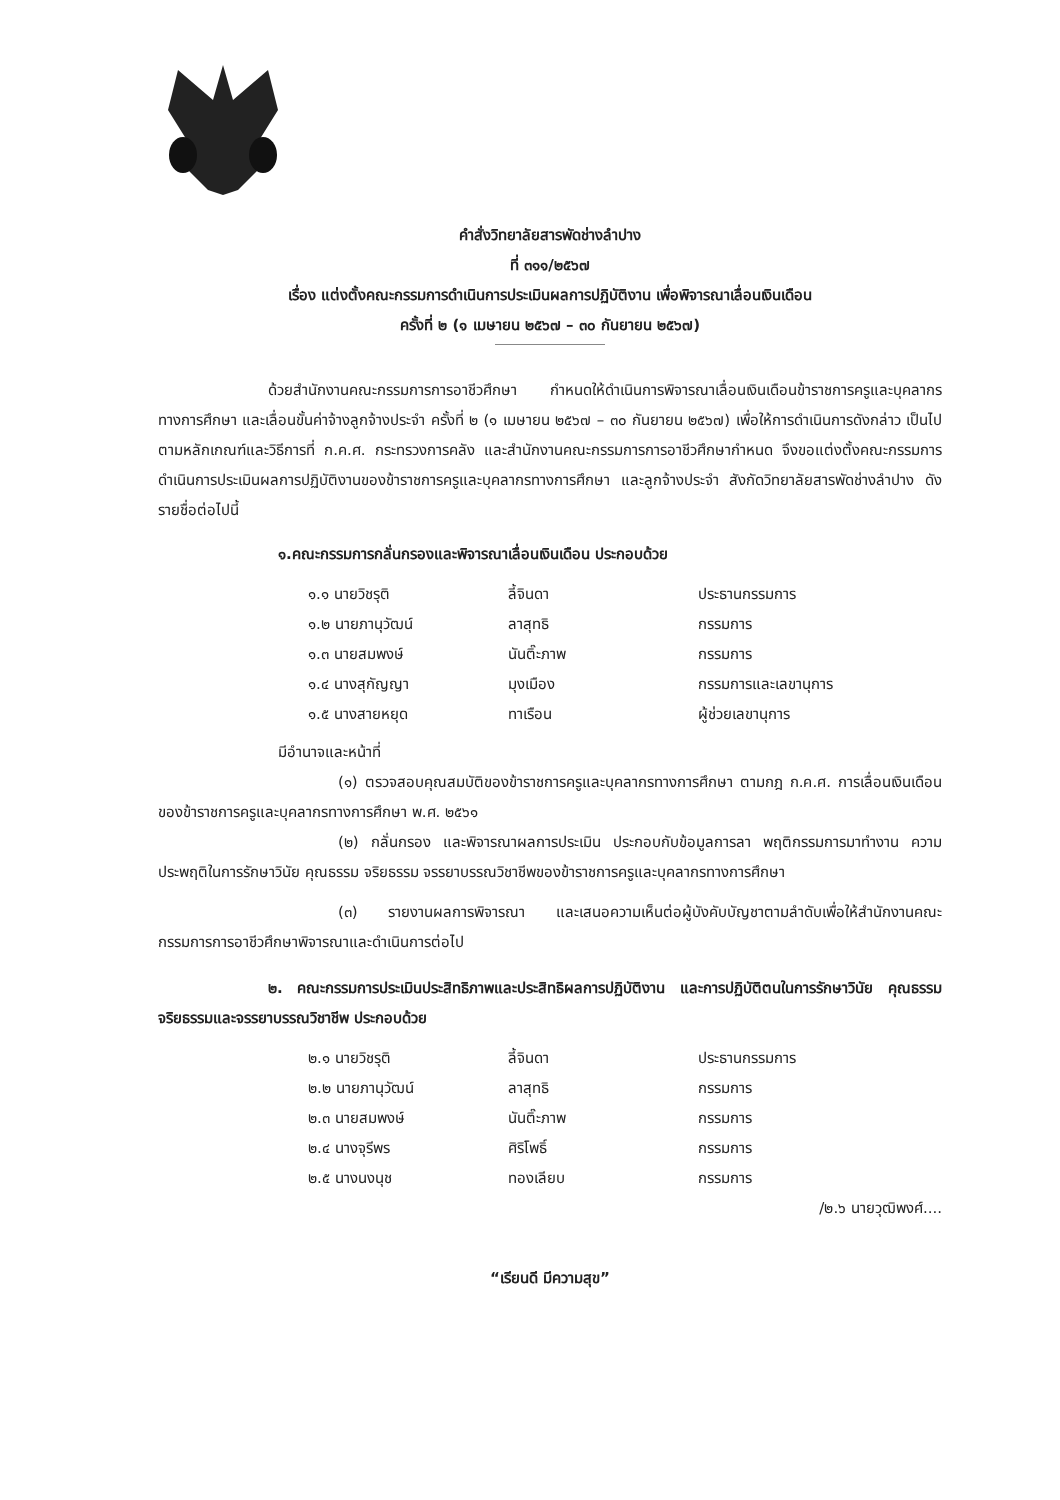คำสั่งวิทยาลัยสารพัดช่างลำปาง
ที่ ๓๑๑/๒๕๖๗
เรื่อง แต่งตั้งคณะกรรมการดำเนินการประเมินผลการปฏิบัติงาน เพื่อพิจารณาเลื่อนเงินเดือน
ครั้งที่ ๒ (๑ เมษายน ๒๕๖๗ – ๓๐ กันยายน ๒๕๖๗)
ด้วยสำนักงานคณะกรรมการการอาชีวศึกษา กำหนดให้ดำเนินการพิจารณาเลื่อนเงินเดือนข้าราชการครูและบุคลากรทางการศึกษา และเลื่อนขั้นค่าจ้างลูกจ้างประจำ ครั้งที่ ๒ (๑ เมษายน ๒๕๖๗ – ๓๐ กันยายน ๒๕๖๗) เพื่อให้การดำเนินการดังกล่าว เป็นไปตามหลักเกณฑ์และวิธีการที่ ก.ค.ศ. กระทรวงการคลัง และสำนักงานคณะกรรมการการอาชีวศึกษากำหนด จึงขอแต่งตั้งคณะกรรมการดำเนินการประเมินผลการปฏิบัติงานของข้าราชการครูและบุคลากรทางการศึกษา และลูกจ้างประจำ สังกัดวิทยาลัยสารพัดช่างลำปาง ดังรายชื่อต่อไปนี้
๑.คณะกรรมการกลั่นกรองและพิจารณาเลื่อนเงินเดือน ประกอบด้วย
| ๑.๑ นายวิชรุติ | ลี้จินดา | ประธานกรรมการ |
| ๑.๒ นายภานุวัฒน์ | ลาสุทธิ | กรรมการ |
| ๑.๓ นายสมพงษ์ | นันติ๊ะภาพ | กรรมการ |
| ๑.๔ นางสุกัญญา | มุงเมือง | กรรมการและเลขานุการ |
| ๑.๕ นางสายหยุด | ทาเรือน | ผู้ช่วยเลขานุการ |
มีอำนาจและหน้าที่
(๑) ตรวจสอบคุณสมบัติของข้าราชการครูและบุคลากรทางการศึกษา ตามกฎ ก.ค.ศ. การเลื่อนเงินเดือนของข้าราชการครูและบุคลากรทางการศึกษา พ.ศ. ๒๕๖๑
(๒) กลั่นกรอง และพิจารณาผลการประเมิน ประกอบกับข้อมูลการลา พฤติกรรมการมาทำงาน ความประพฤติในการรักษาวินัย คุณธรรม จริยธรรม จรรยาบรรณวิชาชีพของข้าราชการครูและบุคลากรทางการศึกษา
(๓) รายงานผลการพิจารณา และเสนอความเห็นต่อผู้บังคับบัญชาตามลำดับเพื่อให้สำนักงานคณะกรรมการการอาชีวศึกษาพิจารณาและดำเนินการต่อไป
๒. คณะกรรมการประเมินประสิทธิภาพและประสิทธิผลการปฏิบัติงาน และการปฏิบัติตนในการรักษาวินัย คุณธรรม จริยธรรมและจรรยาบรรณวิชาชีพ ประกอบด้วย
| ๒.๑ นายวิชรุติ | ลี้จินดา | ประธานกรรมการ |
| ๒.๒ นายภานุวัฒน์ | ลาสุทธิ | กรรมการ |
| ๒.๓ นายสมพงษ์ | นันติ๊ะภาพ | กรรมการ |
| ๒.๔ นางจุรีพร | ศิริโพธิ์ | กรรมการ |
| ๒.๕ นางนงนุช | ทองเลียบ | กรรมการ |
/๒.๖ นายวุฒิพงศ์....
“เรียนดี มีความสุข”